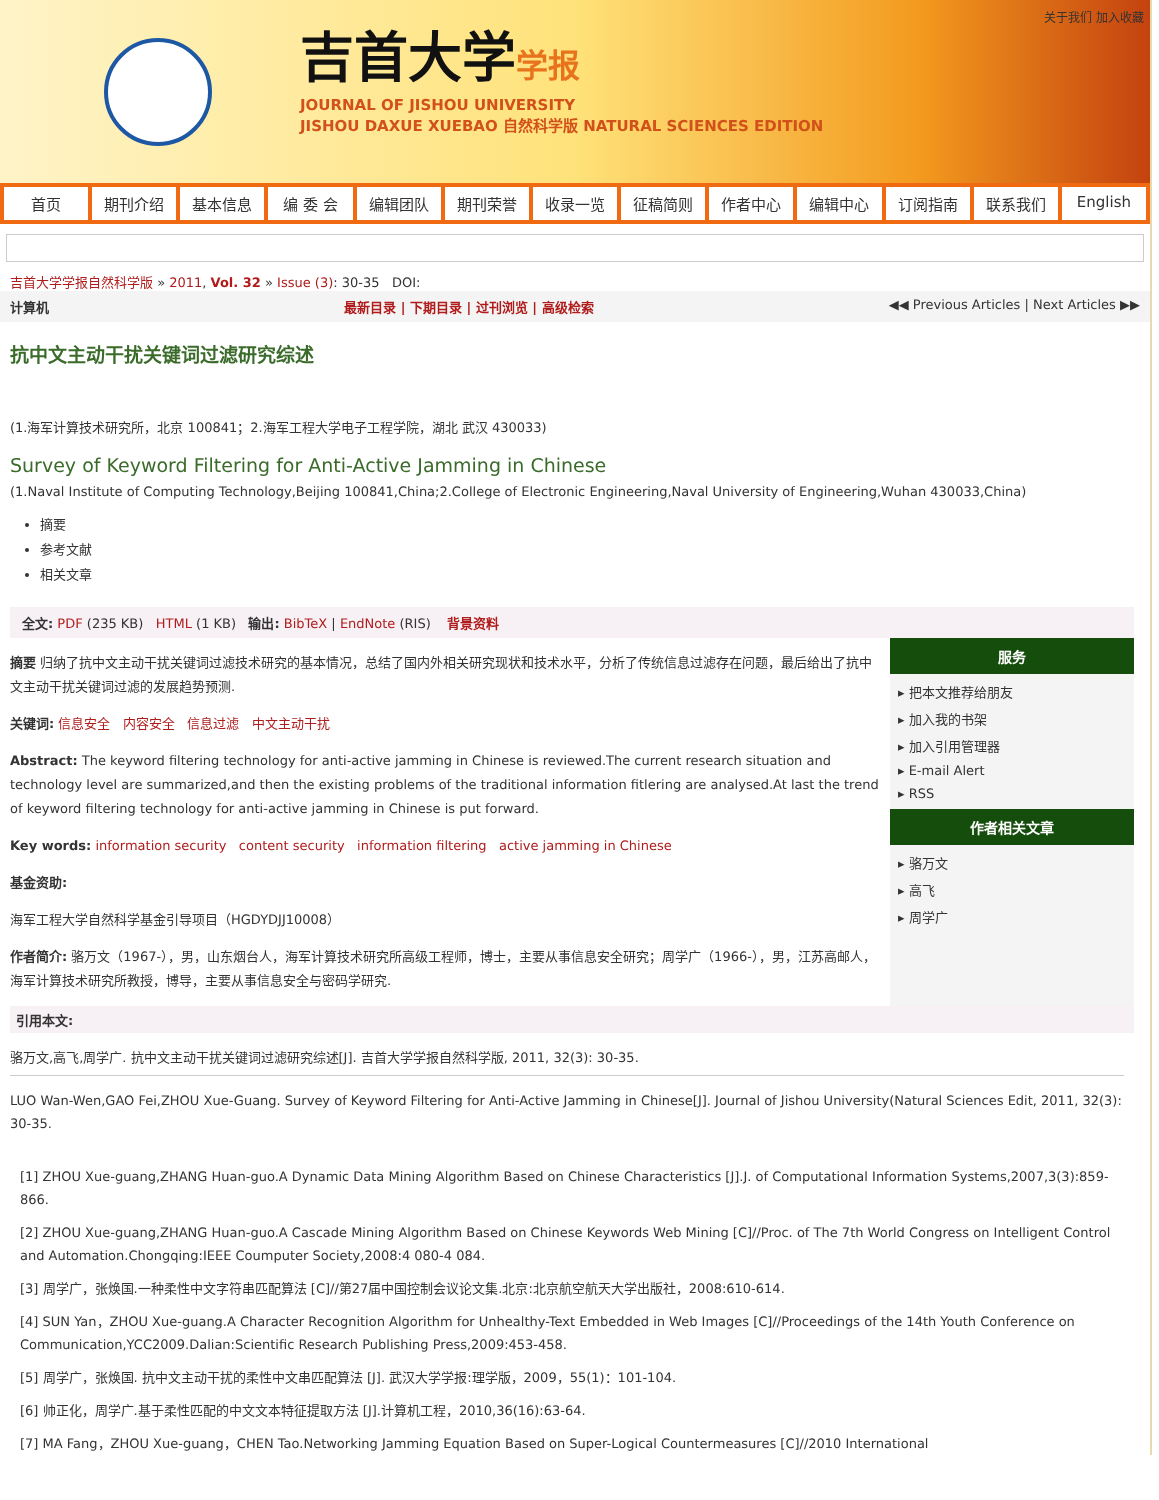关于我们 加入收藏
吉首大学学报
JOURNAL OF JISHOU UNIVERSITY
JISHOU DAXUE XUEBAO 自然科学版 NATURAL SCIENCES EDITION
首页 期刊介绍 基本信息 编 委 会 编辑团队 期刊荣誉 收录一览 征稿简则 作者中心 编辑中心 订阅指南 联系我们 English
吉首大学学报自然科学版 » 2011, Vol. 32 » Issue (3): 30-35 DOI:
计算机 最新目录 | 下期目录 | 过刊浏览 | 高级检索 ◀◀ Previous Articles | Next Articles ▶▶
抗中文主动干扰关键词过滤研究综述
(1.海军计算技术研究所，北京 100841；2.海军工程大学电子工程学院，湖北 武汉 430033)
Survey of Keyword Filtering for Anti-Active Jamming in Chinese
(1.Naval Institute of Computing Technology,Beijing 100841,China;2.College of Electronic Engineering,Naval University of Engineering,Wuhan 430033,China)
摘要
参考文献
相关文章
全文: PDF (235 KB) HTML (1 KB) 输出: BibTeX | EndNote (RIS) 背景资料
摘要 归纳了抗中文主动干扰关键词过滤技术研究的基本情况，总结了国内外相关研究现状和技术水平，分析了传统信息过滤存在问题，最后给出了抗中文主动干扰关键词过滤的发展趋势预测.
关键词: 信息安全 内容安全 信息过滤 中文主动干扰
Abstract: The keyword filtering technology for anti-active jamming in Chinese is reviewed.The current research situation and technology level are summarized,and then the existing problems of the traditional information fitlering are analysed.At last the trend of keyword filtering technology for anti-active jamming in Chinese is put forward.
Key words: information security content security information filtering active jamming in Chinese
基金资助:
海军工程大学自然科学基金引导项目（HGDYDJJ10008）
作者简介: 骆万文（1967-），男，山东烟台人，海军计算技术研究所高级工程师，博士，主要从事信息安全研究；周学广（1966-），男，江苏高邮人，海军计算技术研究所教授，博导，主要从事信息安全与密码学研究.
服务
▸ 把本文推荐给朋友
▸ 加入我的书架
▸ 加入引用管理器
▸ E-mail Alert
▸ RSS
作者相关文章
▸ 骆万文
▸ 高飞
▸ 周学广
引用本文:
骆万文,高飞,周学广. 抗中文主动干扰关键词过滤研究综述[J]. 吉首大学学报自然科学版, 2011, 32(3): 30-35.
LUO Wan-Wen,GAO Fei,ZHOU Xue-Guang. Survey of Keyword Filtering for Anti-Active Jamming in Chinese[J]. Journal of Jishou University(Natural Sciences Edit, 2011, 32(3): 30-35.
[1] ZHOU Xue-guang,ZHANG Huan-guo.A Dynamic Data Mining Algorithm Based on Chinese Characteristics [J].J. of Computational Information Systems,2007,3(3):859-866.
[2] ZHOU Xue-guang,ZHANG Huan-guo.A Cascade Mining Algorithm Based on Chinese Keywords Web Mining [C]//Proc. of The 7th World Congress on Intelligent Control and Automation.Chongqing:IEEE Coumputer Society,2008:4 080-4 084.
[3] 周学广，张焕国.一种柔性中文字符串匹配算法 [C]//第27届中国控制会议论文集.北京:北京航空航天大学出版社，2008:610-614.
[4] SUN Yan，ZHOU Xue-guang.A Character Recognition Algorithm for Unhealthy-Text Embedded in Web Images [C]//Proceedings of the 14th Youth Conference on Communication,YCC2009.Dalian:Scientific Research Publishing Press,2009:453-458.
[5] 周学广，张焕国. 抗中文主动干扰的柔性中文串匹配算法 [J]. 武汉大学学报:理学版，2009，55(1)：101-104.
[6] 帅正化，周学广.基于柔性匹配的中文文本特征提取方法 [J].计算机工程，2010,36(16):63-64.
[7] MA Fang，ZHOU Xue-guang，CHEN Tao.Networking Jamming Equation Based on Super-Logical Countermeasures [C]//2010 International